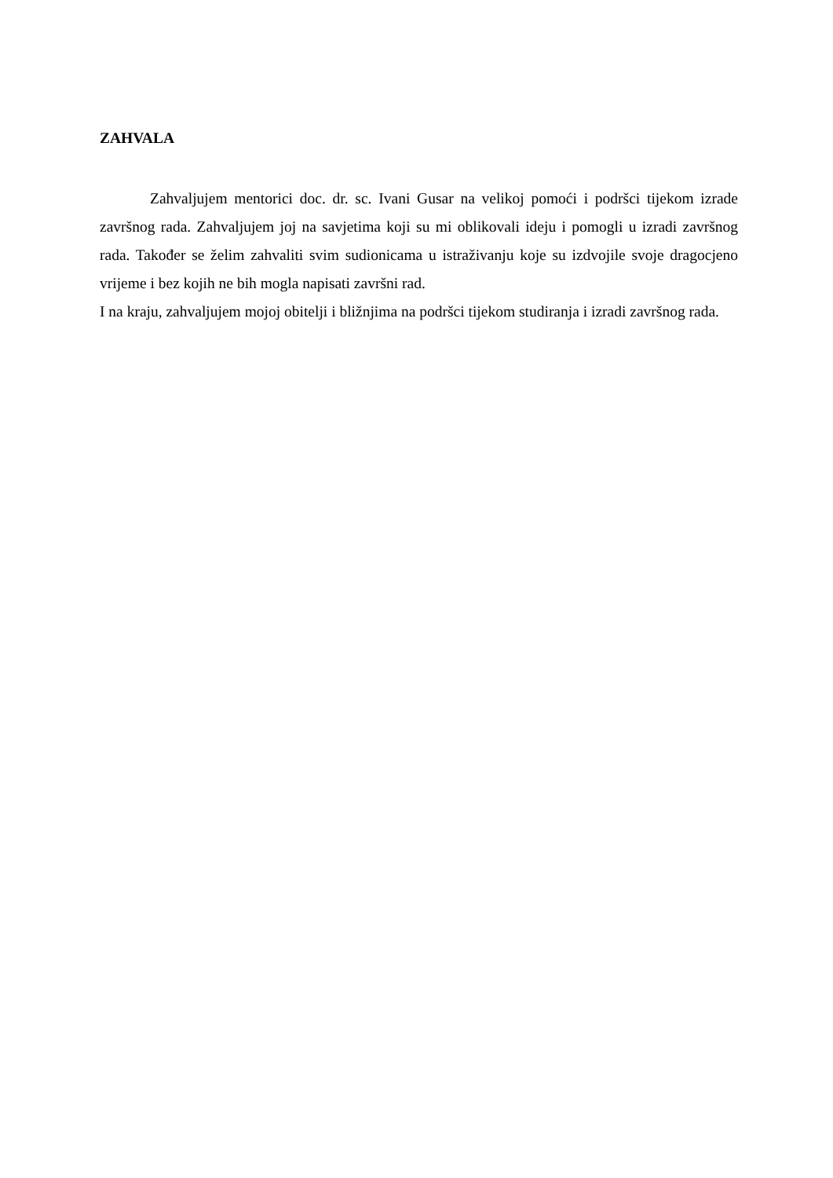ZAHVALA
Zahvaljujem mentorici doc. dr. sc. Ivani Gusar na velikoj pomoći i podršci tijekom izrade završnog rada. Zahvaljujem joj na savjetima koji su mi oblikovali ideju i pomogli u izradi završnog rada. Također se želim zahvaliti svim sudionicama u istraživanju koje su izdvojile svoje dragocjeno vrijeme i bez kojih ne bih mogla napisati završni rad.
I na kraju, zahvaljujem mojoj obitelji i bližnjima na podršci tijekom studiranja i izradi završnog rada.